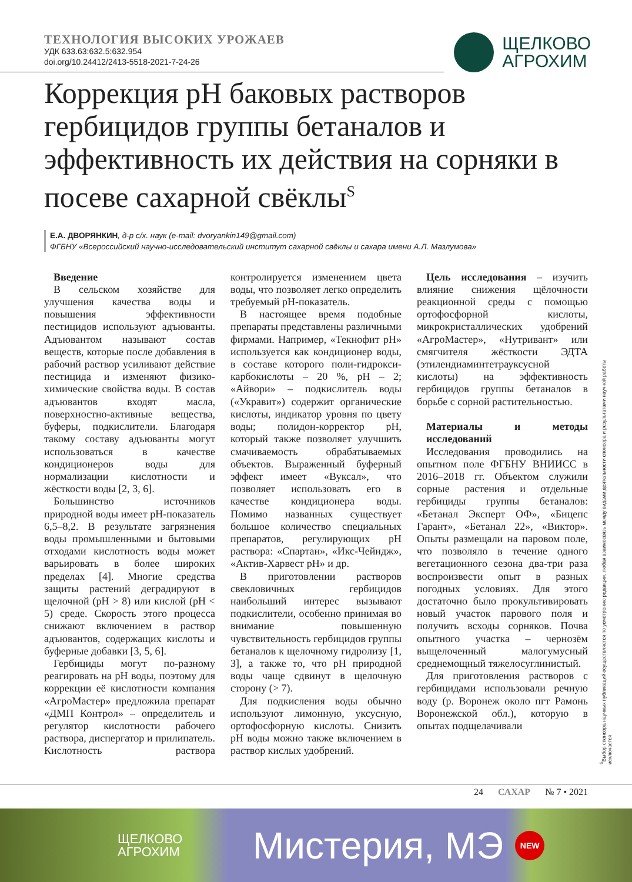ТЕХНОЛОГИЯ ВЫСОКИХ УРОЖАЕВ
ЩЕЛКОВО
АГРОХИМ
УДК 633.63:632.5:632.954
doi.org/10.24412/2413-5518-2021-7-24-26
Коррекция pH баковых растворов гербицидов группы бетаналов и эффективность их действия на сорняки в посеве сахарной свёклы<sup>S</sup>
Е.А. ДВОРЯНКИН, д-р с/х. наук (e-mail: dvoryankin149@gmail.com)
ФГБНУ «Всероссийский научно-исследовательский институт сахарной свёклы и сахара имени А.Л. Мазлумова»
Введение
В сельском хозяйстве для улучшения качества воды и повышения эффективности пестицидов используют адъюванты. Адъювантом называют состав веществ, которые после добавления в рабочий раствор усиливают действие пестицида и изменяют физико-химические свойства воды. В состав адъювантов входят масла, поверхностно-активные вещества, буферы, подкислители. Благодаря такому составу адъюванты могут использоваться в качестве кондиционеров воды для нормализации кислотности и жёсткости воды [2, 3, 6].
Большинство источников природной воды имеет pH-показатель 6,5–8,2. В результате загрязнения воды промышленными и бытовыми отходами кислотность воды может варьировать в более широких пределах [4]. Многие средства защиты растений деградируют в щелочной (pH > 8) или кислой (pH < 5) среде. Скорость этого процесса снижают включением в раствор адъювантов, содержащих кислоты и буферные добавки [3, 5, 6].
Гербициды могут по-разному реагировать на pH воды, поэтому для коррекции её кислотности компания «АгроМастер» предложила препарат «ДМП Контрол» – определитель и регулятор кислотности рабочего раствора, диспергатор и прилипатель. Кислотность раствора контролируется изменением цвета воды, что позволяет легко определить требуемый pH-показатель.
В настоящее время подобные препараты представлены различными фирмами. Например, «Текнофит pH» используется как кондиционер воды, в составе которого поли-гидрокси-карбокислоты – 20 %, pH – 2; «Айвори» – подкислитель воды («Укравит») содержит органические кислоты, индикатор уровня по цвету воды; полидон-корректор pH, который также позволяет улучшить смачиваемость обрабатываемых объектов. Выраженный буферный эффект имеет «Вуксал», что позволяет использовать его в качестве кондиционера воды. Помимо названных существует большое количество специальных препаратов, регулирующих pH раствора: «Спартан», «Икс-Чейндж», «Актив-Харвест pH» и др.
В приготовлении растворов свекловичных гербицидов наибольший интерес вызывают подкислители, особенно принимая во внимание повышенную чувствительность гербицидов группы бетаналов к щелочному гидролизу [1, 3], а также то, что pH природной воды чаще сдвинут в щелочную сторону (> 7).
Для подкисления воды обычно используют лимонную, уксусную, ортофосфорную кислоты. Снизить pH воды можно также включением в раствор кислых удобрений.
Цель исследования – изучить влияние снижения щёлочности реакционной среды с помощью ортофосфорной кислоты, микрокристаллических удобрений «АгроМастер», «Нутривант» или смягчителя жёсткости ЭДТА (этилендиаминтетрауксусной кислоты) на эффективность гербицидов группы бетаналов в борьбе с сорной растительностью.
Материалы и методы исследований
Исследования проводились на опытном поле ФГБНУ ВНИИСС в 2016–2018 гг. Объектом служили сорные растения и отдельные гербициды группы бетаналов: «Бетанал Эксперт ОФ», «Бицепс Гарант», «Бетанал 22», «Виктор». Опыты размещали на паровом поле, что позволяло в течение одного вегетационного сезона два-три раза воспроизвести опыт в разных погодных условиях. Для этого достаточно было прокультивировать новый участок парового поля и получить всходы сорняков. Почва опытного участка – чернозём выщелоченный малогумусный среднемощный тяжелосуглинистый.
Для приготовления растворов с гербицидами использовали речную воду (р. Воронеж около пгт Рамонь Воронежской обл.), которую в опытах подщелачивали
<sup>S</sup>Выбор спонсора научных публикаций осуществляется по усмотрению редакции, любая взаимосвязь между видами деятельности спонсора и результатами научной работы исключается
24 САХАР № 7 • 2021
ЩЕЛКОВО
АГРОХИМ
Мистерия, МЭ
NEW